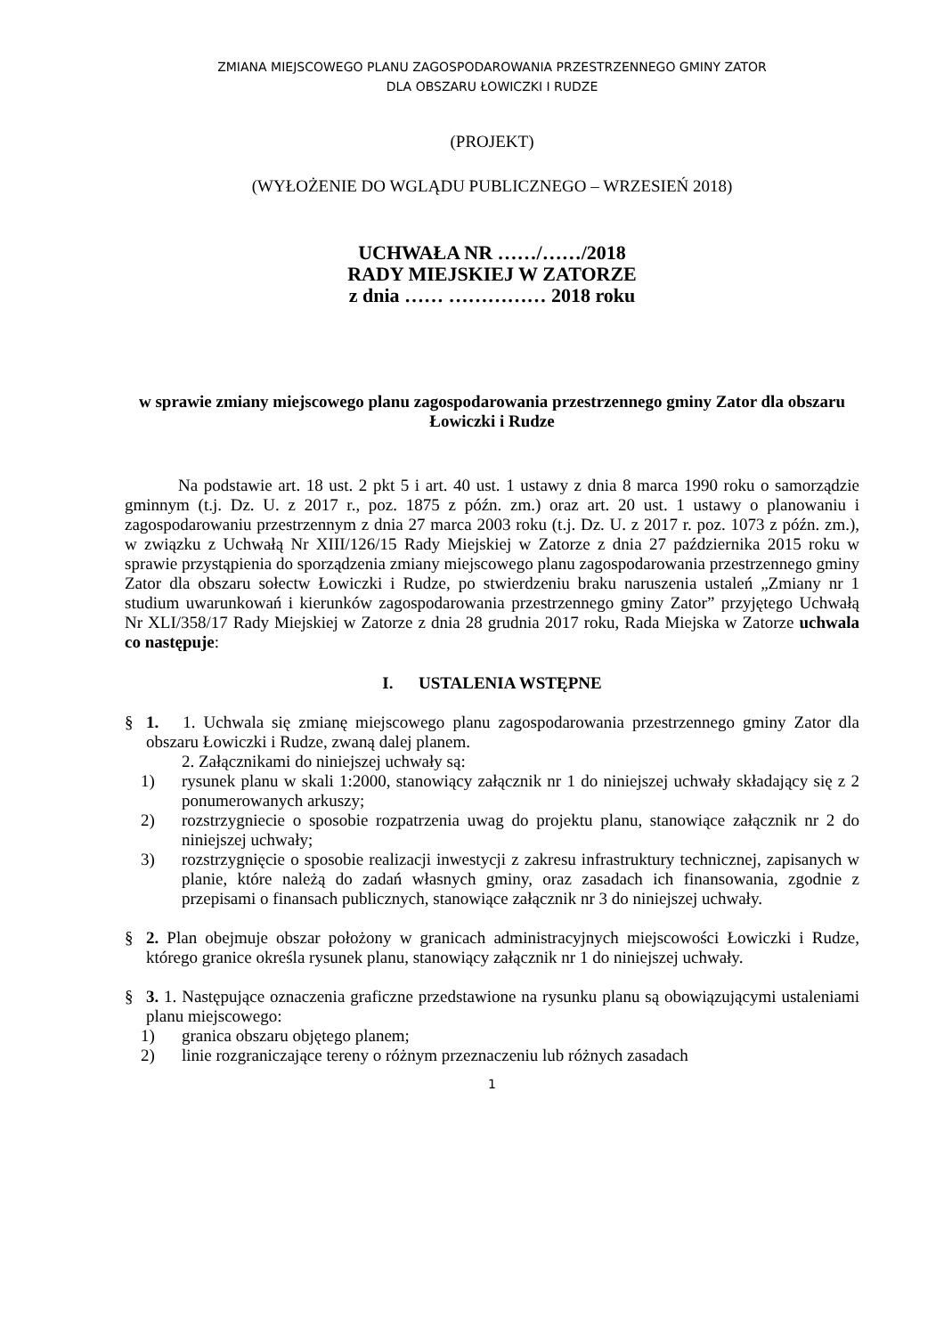ZMIANA MIEJSCOWEGO PLANU ZAGOSPODAROWANIA PRZESTRZENNEGO GMINY ZATOR
DLA OBSZARU ŁOWICZKI I RUDZE
(PROJEKT)
(WYŁOŻENIE DO WGLĄDU PUBLICZNEGO – WRZESIEŃ 2018)
UCHWAŁA NR ……/……/2018
RADY MIEJSKIEJ W ZATORZE
z dnia …… …………… 2018 roku
w sprawie zmiany miejscowego planu zagospodarowania przestrzennego gminy Zator dla obszaru Łowiczki i Rudze
Na podstawie art. 18 ust. 2 pkt 5 i art. 40 ust. 1 ustawy z dnia 8 marca 1990 roku o samorządzie gminnym (t.j. Dz. U. z 2017 r., poz. 1875 z późn. zm.) oraz art. 20 ust. 1 ustawy o planowaniu i zagospodarowaniu przestrzennym z dnia 27 marca 2003 roku (t.j. Dz. U. z 2017 r. poz. 1073 z późn. zm.), w związku z Uchwałą Nr XIII/126/15 Rady Miejskiej w Zatorze z dnia 27 października 2015 roku w sprawie przystąpienia do sporządzenia zmiany miejscowego planu zagospodarowania przestrzennego gminy Zator dla obszaru sołectw Łowiczki i Rudze, po stwierdzeniu braku naruszenia ustaleń „Zmiany nr 1 studium uwarunkowań i kierunków zagospodarowania przestrzennego gminy Zator” przyjętego Uchwałą Nr XLI/358/17 Rady Miejskiej w Zatorze z dnia 28 grudnia 2017 roku, Rada Miejska w Zatorze uchwala co następuje:
I. USTALENIA WSTĘPNE
§ 1. 1. Uchwala się zmianę miejscowego planu zagospodarowania przestrzennego gminy Zator dla obszaru Łowiczki i Rudze, zwaną dalej planem.
2. Załącznikami do niniejszej uchwały są:
1) rysunek planu w skali 1:2000, stanowiący załącznik nr 1 do niniejszej uchwały składający się z 2 ponumerowanych arkuszy;
2) rozstrzygniecie o sposobie rozpatrzenia uwag do projektu planu, stanowiące załącznik nr 2 do niniejszej uchwały;
3) rozstrzygnięcie o sposobie realizacji inwestycji z zakresu infrastruktury technicznej, zapisanych w planie, które należą do zadań własnych gminy, oraz zasadach ich finansowania, zgodnie z przepisami o finansach publicznych, stanowiące załącznik nr 3 do niniejszej uchwały.
§ 2. Plan obejmuje obszar położony w granicach administracyjnych miejscowości Łowiczki i Rudze, którego granice określa rysunek planu, stanowiący załącznik nr 1 do niniejszej uchwały.
§ 3. 1. Następujące oznaczenia graficzne przedstawione na rysunku planu są obowiązującymi ustaleniami planu miejscowego:
1) granica obszaru objętego planem;
2) linie rozgraniczające tereny o różnym przeznaczeniu lub różnych zasadach
1